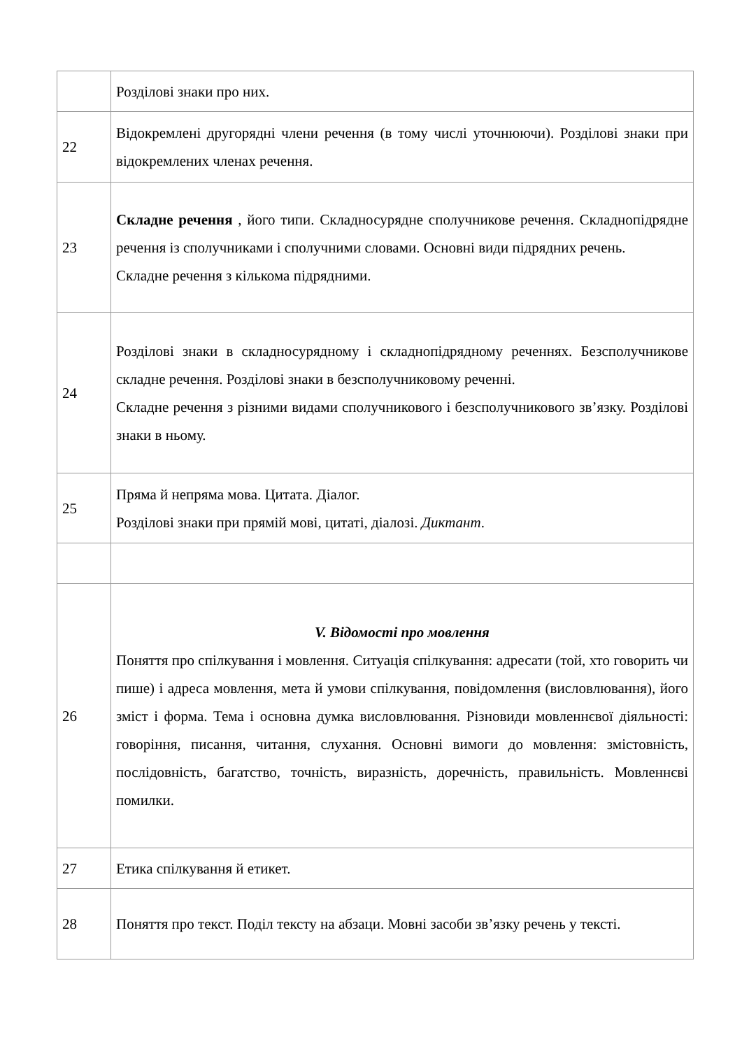| | Розділові знаки про них. |
| 22 | Відокремлені другорядні члени речення (в тому числі уточнюючи). Розділові знаки при відокремлених членах речення. |
| 23 | Складне речення , його типи. Складносурядне сполучникове речення. Складнопідрядне речення із сполучниками і сполучними словами. Основні види підрядних речень. Складне речення з кількома підрядними. |
| 24 | Розділові знаки в складносурядному і складнопідрядному реченнях. Безсполучникове складне речення. Розділові знаки в безсполучниковому реченні. Складне речення з різними видами сполучникового і безсполучникового зв’язку. Розділові знаки в ньому. |
| 25 | Пряма й непряма мова. Цитата. Діалог. Розділові знаки при прямій мові, цитаті, діалозі. Диктант . |
| 26 | V. Відомості про мовлення Поняття про спілкування і мовлення. Ситуація спілкування: адресати (той, хто говорить чи пише) і адреса мовлення, мета й умови спілкування, повідомлення (висловлювання), його зміст і форма. Тема і основна думка висловлювання. Різновиди мовленнєвої діяльності: говоріння, писання, читання, слухання. Основні вимоги до мовлення: змістовність, послідовність, багатство, точність, виразність, доречність, правильність. Мовленнєві помилки. |
| 27 | Етика спілкування й етикет. |
| 28 | Поняття про текст. Поділ тексту на абзаци. Мовні засоби зв’язку речень у тексті. |